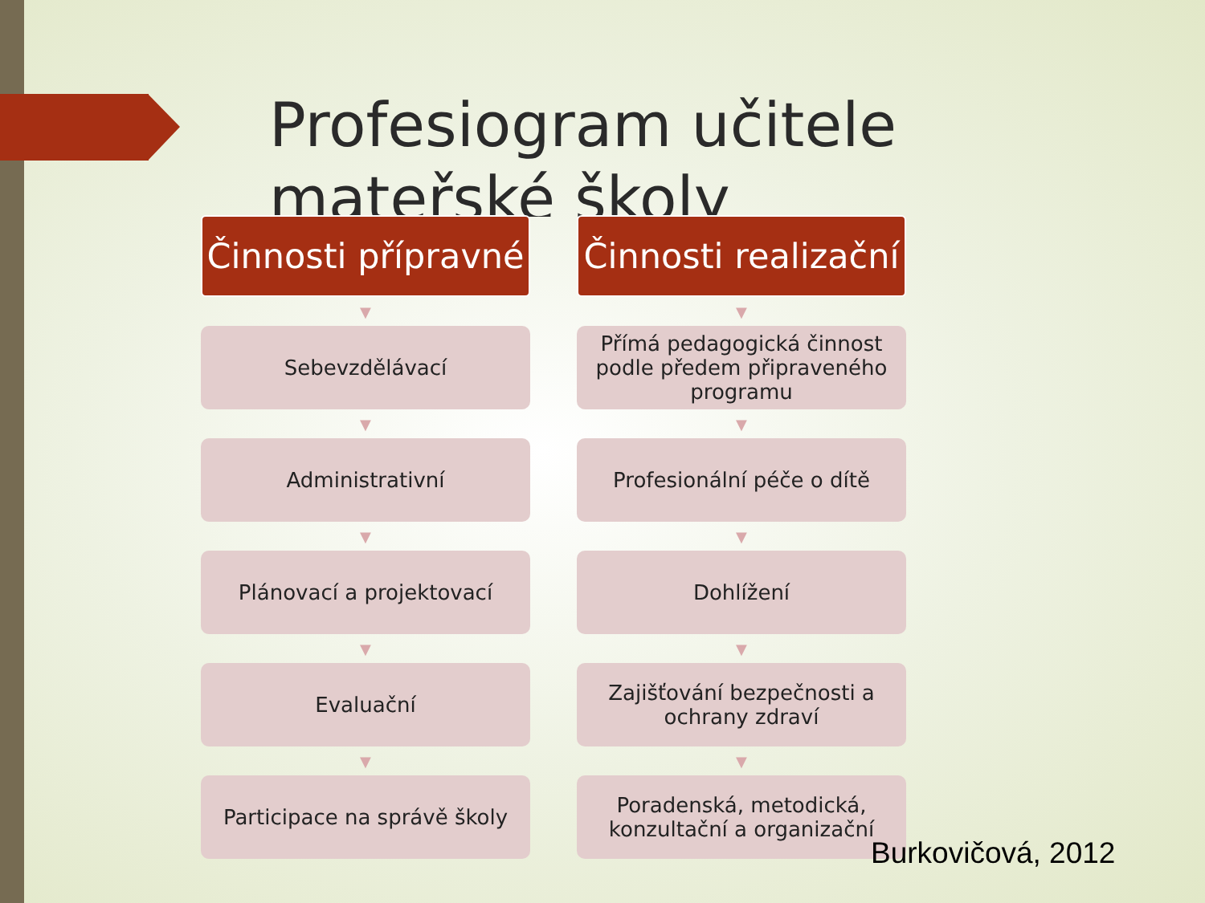Profesiogram učitele mateřské školy
Činnosti přípravné
▼
Sebevzdělávací
▼
Administrativní
▼
Plánovací a projektovací
▼
Evaluační
▼
Participace na správě školy
Činnosti realizační
▼
Přímá pedagogická činnost podle předem připraveného programu
▼
Profesionální péče o dítě
▼
Dohlížení
▼
Zajišťování bezpečnosti a ochrany zdraví
▼
Poradenská, metodická, konzultační a organizační
Burkovičová, 2012